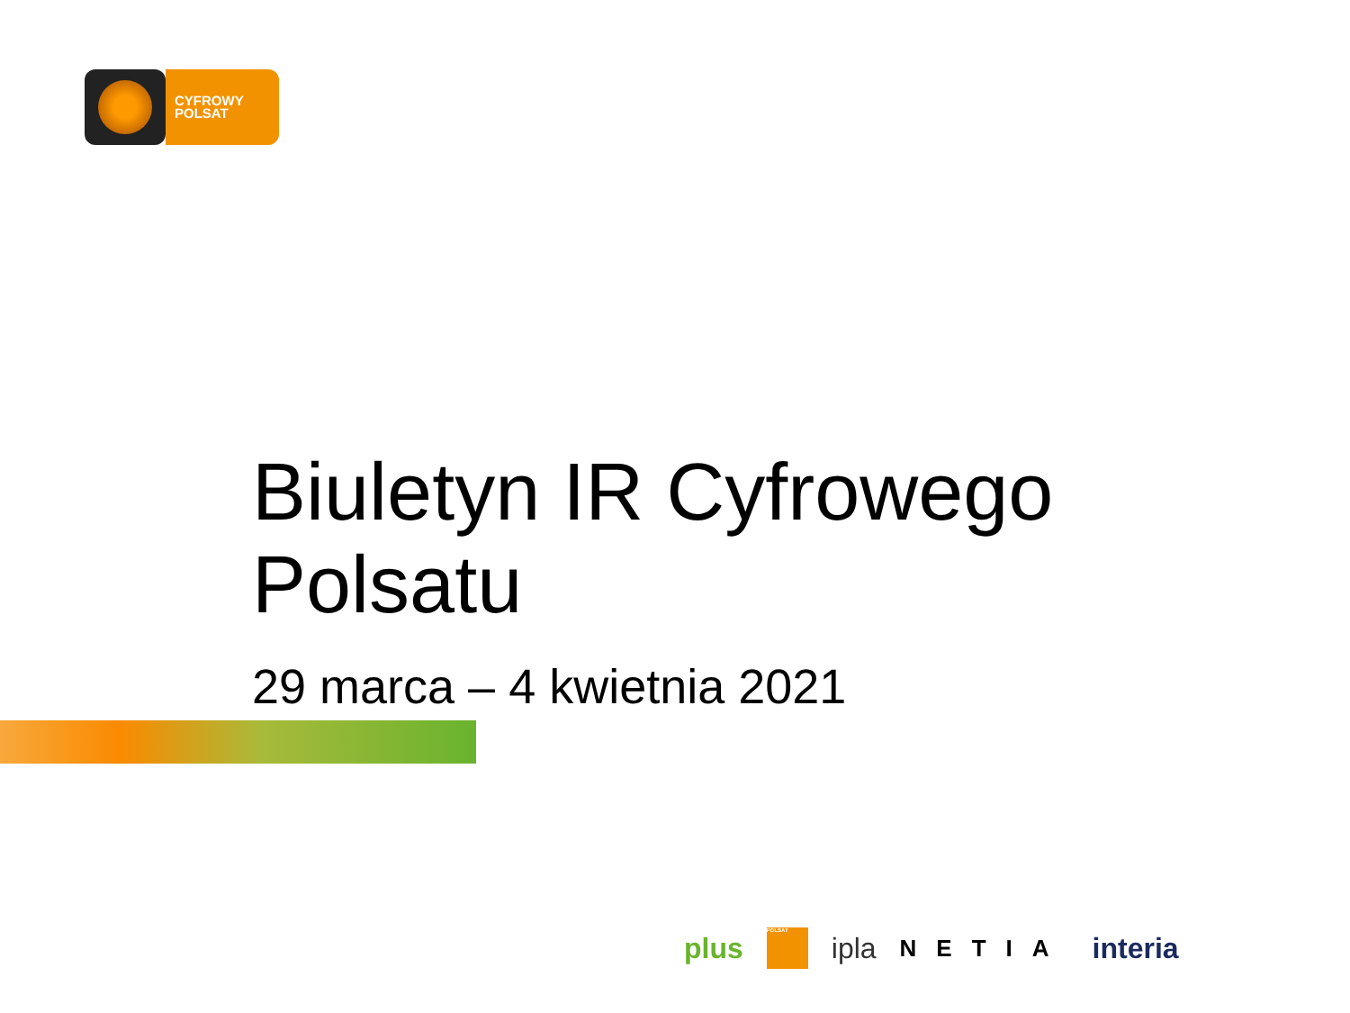CYFROWY
POLSAT
Biuletyn IR Cyfrowego Polsatu
29 marca – 4 kwietnia 2021
plus POLSAT ipla NETIA interia